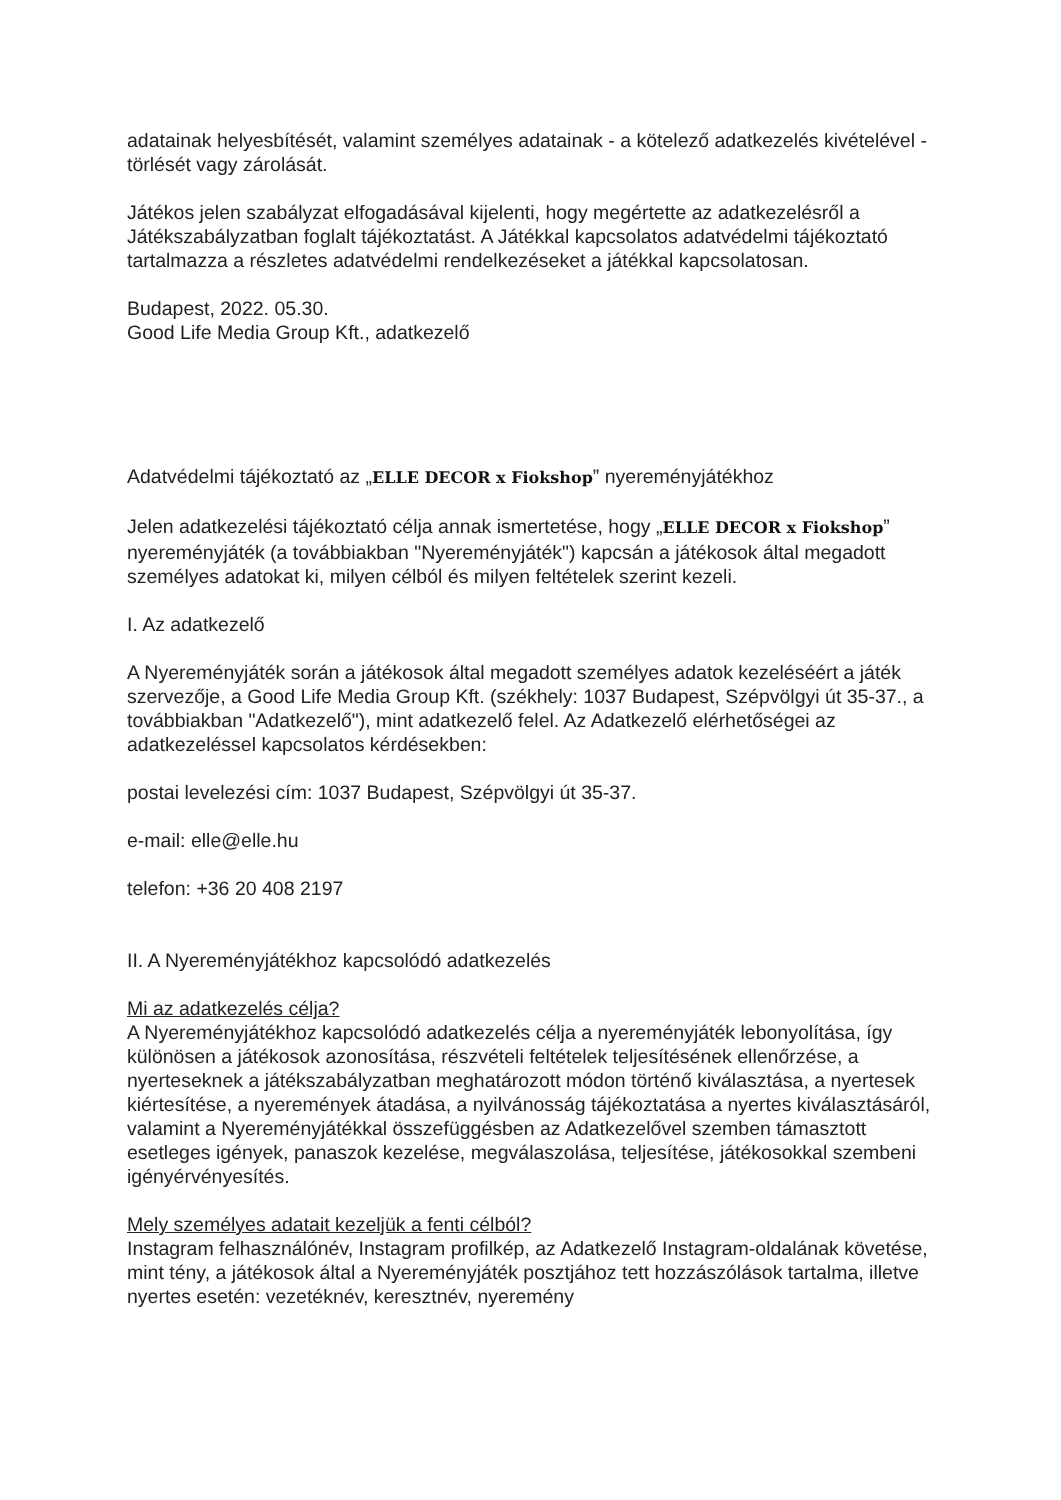adatainak helyesbítését, valamint személyes adatainak - a kötelező adatkezelés kivételével - törlését vagy zárolását.
Játékos jelen szabályzat elfogadásával kijelenti, hogy megértette az adatkezelésről a Játékszabályzatban foglalt tájékoztatást. A Játékkal kapcsolatos adatvédelmi tájékoztató tartalmazza a részletes adatvédelmi rendelkezéseket a játékkal kapcsolatosan.
Budapest, 2022. 05.30.
Good Life Media Group Kft., adatkezelő
Adatvédelmi tájékoztató az „ELLE DECOR x Fiokshop” nyereményjátékhoz
Jelen adatkezelési tájékoztató célja annak ismertetése, hogy „ELLE DECOR x Fiokshop” nyereményjáték (a továbbiakban "Nyereményjáték") kapcsán a játékosok által megadott személyes adatokat ki, milyen célból és milyen feltételek szerint kezeli.
I. Az adatkezelő
A Nyereményjáték során a játékosok által megadott személyes adatok kezeléséért a játék szervezője, a Good Life Media Group Kft. (székhely: 1037 Budapest, Szépvölgyi út 35-37., a továbbiakban "Adatkezelő"), mint adatkezelő felel. Az Adatkezelő elérhetőségei az adatkezeléssel kapcsolatos kérdésekben:
postai levelezési cím: 1037 Budapest, Szépvölgyi út 35-37.
e-mail: elle@elle.hu
telefon: +36 20 408 2197
II. A Nyereményjátékhoz kapcsolódó adatkezelés
Mi az adatkezelés célja?
A Nyereményjátékhoz kapcsolódó adatkezelés célja a nyereményjáték lebonyolítása, így különösen a játékosok azonosítása, részvételi feltételek teljesítésének ellenőrzése, a nyerteseknek a játékszabályzatban meghatározott módon történő kiválasztása, a nyertesek kiértesítése, a nyeremények átadása, a nyilvánosság tájékoztatása a nyertes kiválasztásáról, valamint a Nyereményjátékkal összefüggésben az Adatkezelővel szemben támasztott esetleges igények, panaszok kezelése, megválaszolása, teljesítése, játékosokkal szembeni igényérvényesítés.
Mely személyes adatait kezeljük a fenti célból?
Instagram felhasználónév, Instagram profilkép, az Adatkezelő Instagram-oldalának követése, mint tény, a játékosok által a Nyereményjáték posztjához tett hozzászólások tartalma, illetve nyertes esetén: vezetéknév, keresztnév, nyeremény